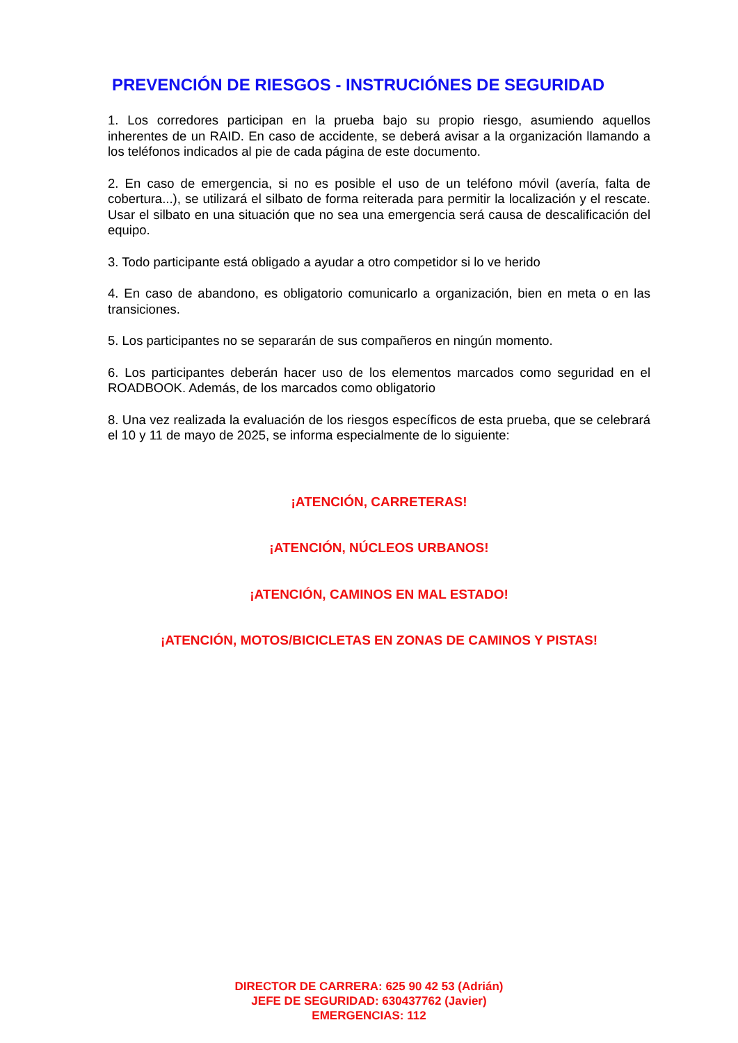PREVENCIÓN DE RIESGOS - INSTRUCIÓNES DE SEGURIDAD
1. Los corredores participan en la prueba bajo su propio riesgo, asumiendo aquellos inherentes de un RAID. En caso de accidente, se deberá avisar a la organización llamando a los teléfonos indicados al pie de cada página de este documento.
2. En caso de emergencia, si no es posible el uso de un teléfono móvil (avería, falta de cobertura...), se utilizará el silbato de forma reiterada para permitir la localización y el rescate. Usar el silbato en una situación que no sea una emergencia será causa de descalificación del equipo.
3. Todo participante está obligado a ayudar a otro competidor si lo ve herido
4. En caso de abandono, es obligatorio comunicarlo a organización, bien en meta o en las transiciones.
5. Los participantes no se separarán de sus compañeros en ningún momento.
6. Los participantes deberán hacer uso de los elementos marcados como seguridad en el ROADBOOK. Además, de los marcados como obligatorio
8. Una vez realizada la evaluación de los riesgos específicos de esta prueba, que se celebrará el 10 y 11 de mayo de 2025, se informa especialmente de lo siguiente:
¡ATENCIÓN, CARRETERAS!
¡ATENCIÓN, NÚCLEOS URBANOS!
¡ATENCIÓN, CAMINOS EN MAL ESTADO!
¡ATENCIÓN, MOTOS/BICICLETAS EN ZONAS DE CAMINOS Y PISTAS!
DIRECTOR DE CARRERA: 625 90 42 53 (Adrián)
JEFE DE SEGURIDAD: 630437762 (Javier)
EMERGENCIAS: 112